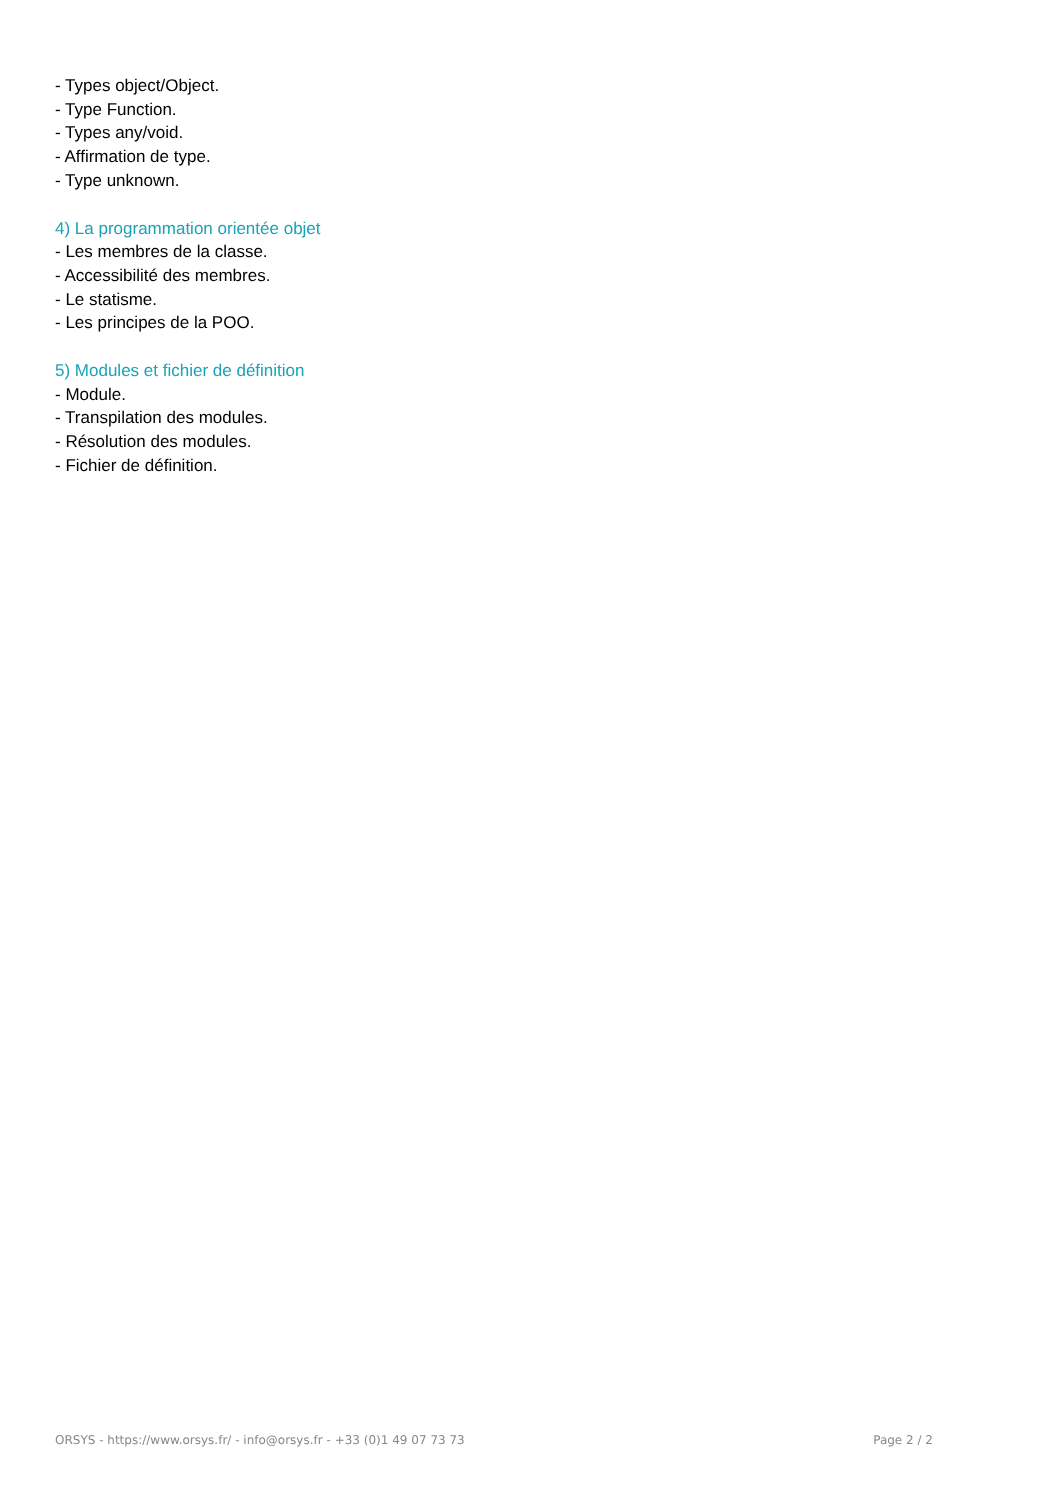- Types object/Object.
- Type Function.
- Types any/void.
- Affirmation de type.
- Type unknown.
4) La programmation orientée objet
- Les membres de la classe.
- Accessibilité des membres.
- Le statisme.
- Les principes de la POO.
5) Modules et fichier de définition
- Module.
- Transpilation des modules.
- Résolution des modules.
- Fichier de définition.
ORSYS - https://www.orsys.fr/ - info@orsys.fr - +33 (0)1 49 07 73 73 Page 2 / 2